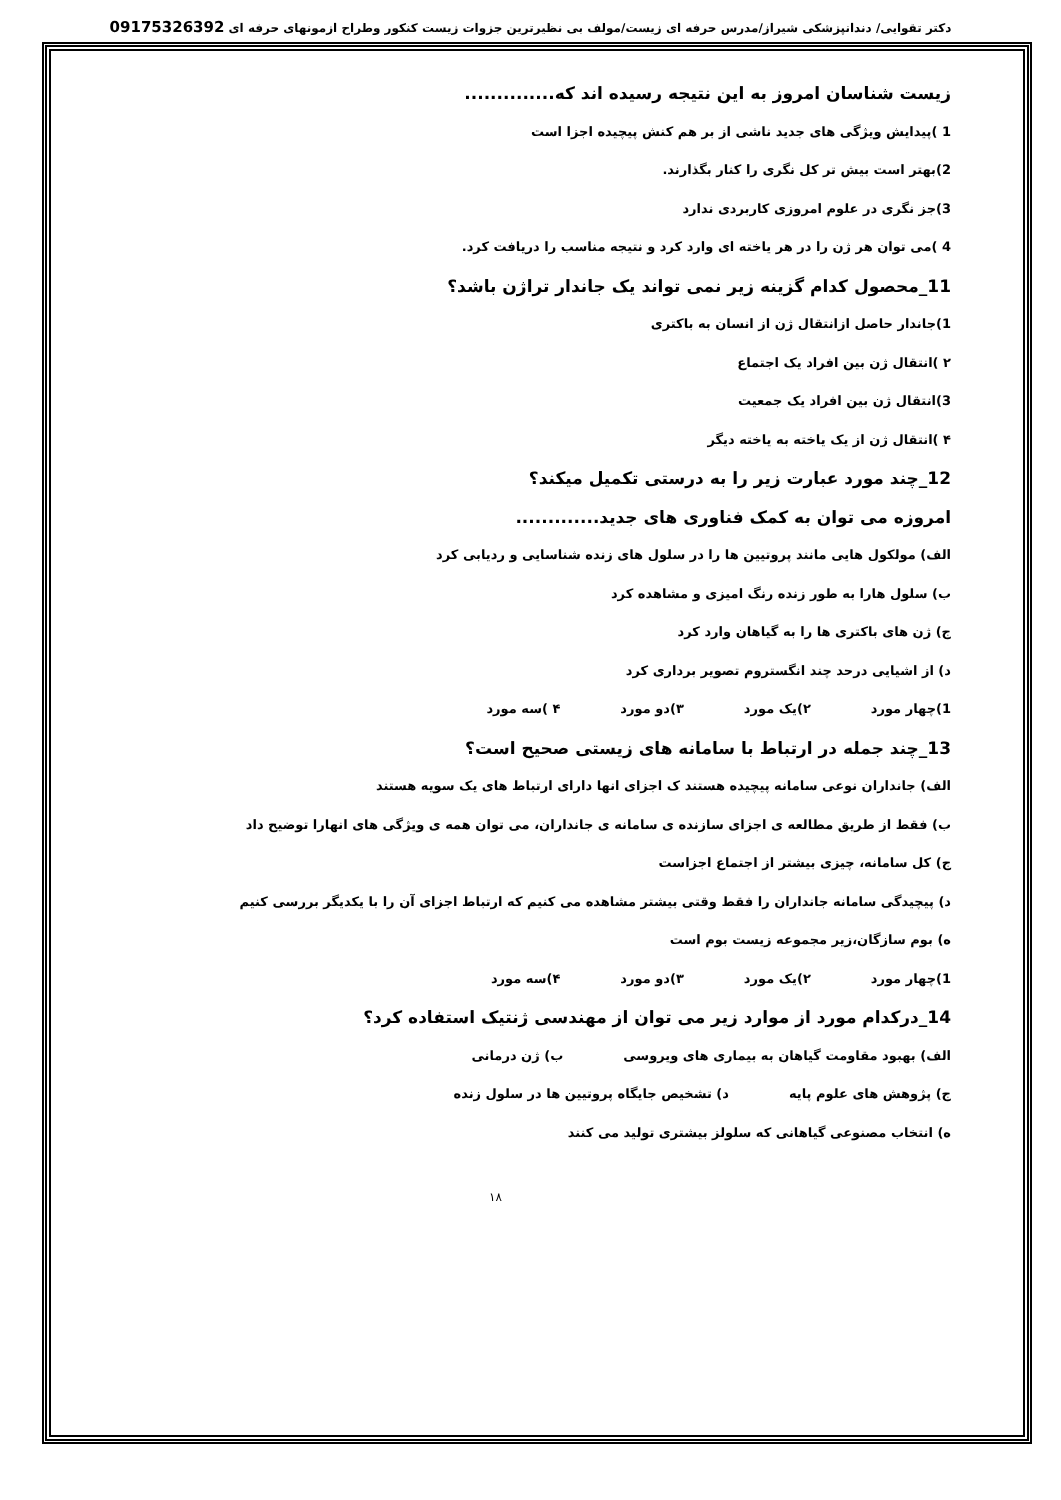دکتر تقوایی/ دندانپزشکی شیراز/مدرس حرفه ای زیست/مولف بی نظیرترین جزوات زیست کنکور وطراح ازمونهای حرفه ای 09175326392
زیست شناسان امروز به این نتیجه رسیده اند که..............
1 )پیدایش ویژگی های جدید ناشی از بر هم کنش پیچیده اجزا است
2)بهتر است بیش تر کل نگری را کنار بگذارند.
3)جز نگری در علوم امروزی کاربردی ندارد
4 )می توان هر ژن را در هر یاخته ای وارد کرد و نتیجه مناسب را دریافت کرد.
11_محصول کدام گزینه زیر نمی تواند یک جاندار تراژن باشد؟
1)جاندار حاصل ازانتقال ژن از انسان به باکتری
۲ )انتقال ژن بین افراد یک اجتماع
3)انتقال ژن بین افراد یک جمعیت
۴ )انتقال ژن از یک یاخته به یاخته دیگر
12_چند مورد عبارت زیر را به درستی تکمیل میکند؟
امروزه می توان به کمک فناوری های جدید.............
الف) مولکول هایی مانند پروتیین ها را در سلول های زنده شناسایی و ردیابی کرد
ب) سلول هارا به طور زنده رنگ امیزی و مشاهده کرد
ج) ژن های باکتری ها را به گیاهان وارد کرد
د) از اشیایی درحد چند انگستروم تصویر برداری کرد
1)چهار مورد ۲)یک مورد ۳)دو مورد ۴ )سه مورد
13_چند جمله در ارتباط با سامانه های زیستی صحیح است؟
الف) جانداران نوعی سامانه پیچیده هستند ک اجزای انها دارای ارتباط های یک سویه هستند
ب) فقط از طریق مطالعه ی اجزای سازنده ی سامانه ی جانداران، می توان همه ی ویژگی های انهارا توضیح داد
ج) کل سامانه، چیزی بیشتر از اجتماع اجزاست
د) پیچیدگی سامانه جانداران را فقط وقتی بیشتر مشاهده می کنیم که ارتباط اجزای آن را با یکدیگر بررسی کنیم
ه) بوم سازگان،زیر مجموعه زیست بوم است
1)چهار مورد ۲)یک مورد ۳)دو مورد ۴)سه مورد
14_درکدام مورد از موارد زیر می توان از مهندسی ژنتیک استفاده کرد؟
الف) بهبود مقاومت گیاهان به بیماری های ویروسی ب) ژن درمانی
ج) پژوهش های علوم پایه د) تشخیص جایگاه پروتیین ها در سلول زنده
ه) انتخاب مصنوعی گیاهانی که سلولز بیشتری تولید می کنند
۱۸